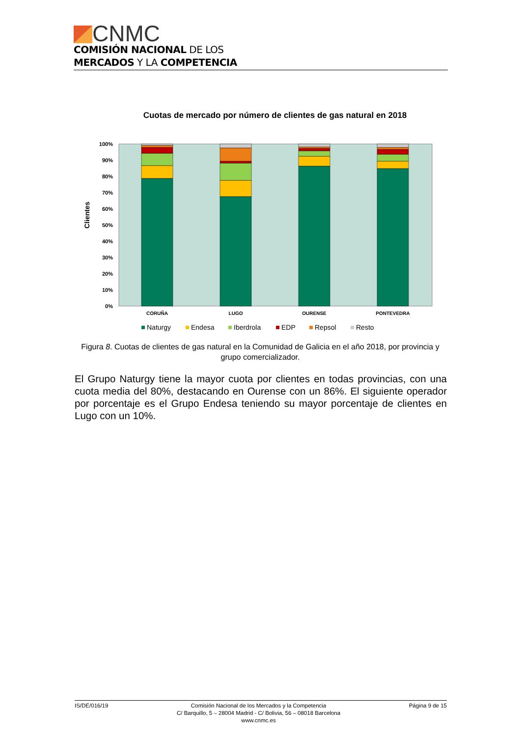CNMC
COMISIÓN NACIONAL DE LOS
MERCADOS Y LA COMPETENCIA
Cuotas de mercado por número de clientes de gas natural en 2018
Clientes
100%
90%
80%
70%
60%
50%
40%
30%
20%
10%
0%
CORUÑA
LUGO
OURENSE
PONTEVEDRA
Naturgy
Endesa
Iberdrola
EDP
Repsol
Resto
Figura 8. Cuotas de clientes de gas natural en la Comunidad de Galicia en el año 2018, por provincia y grupo comercializador.
El Grupo Naturgy tiene la mayor cuota por clientes en todas provincias, con una cuota media del 80%, destacando en Ourense con un 86%. El siguiente operador por porcentaje es el Grupo Endesa teniendo su mayor porcentaje de clientes en Lugo con un 10%.
IS/DE/016/19 Comisión Nacional de los Mercados y la Competencia
C/ Barquillo, 5 – 28004 Madrid - C/ Bolivia, 56 – 08018 Barcelona
www.cnmc.es
Página 9 de 15